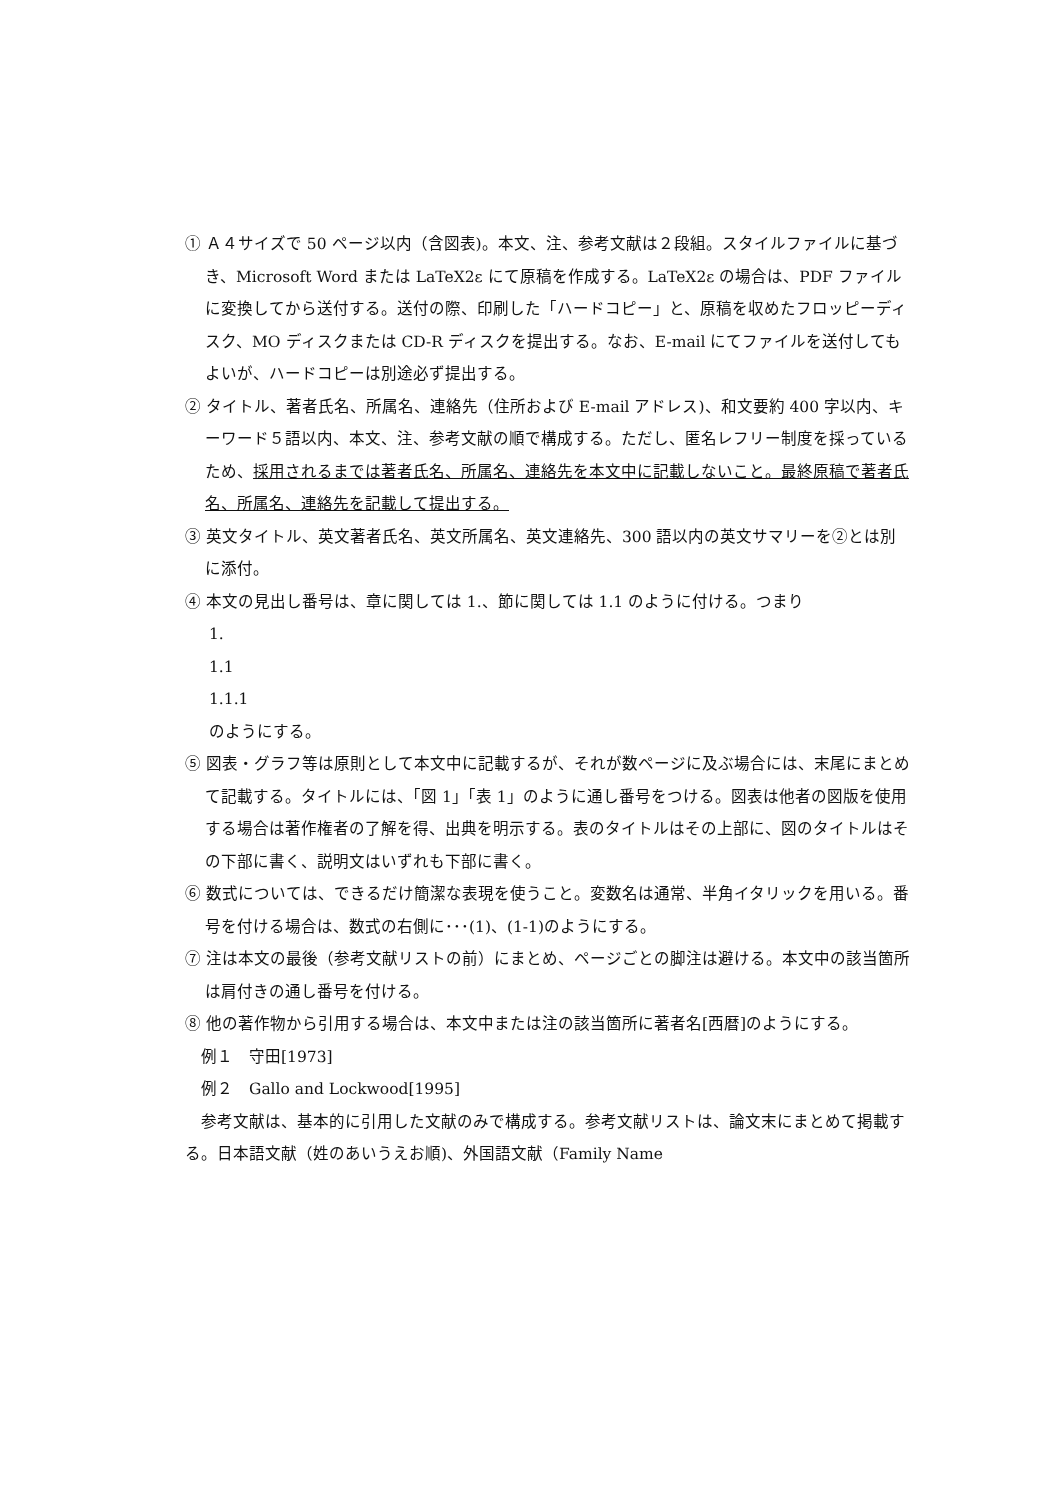① Ａ４サイズで 50 ページ以内（含図表)。本文、注、参考文献は２段組。スタイルファイルに基づき、Microsoft Word または LaTeX2ε にて原稿を作成する。LaTeX2ε の場合は、PDF ファイルに変換してから送付する。送付の際、印刷した「ハードコピー」と、原稿を収めたフロッピーディスク、MO ディスクまたは CD-R ディスクを提出する。なお、E-mail にてファイルを送付してもよいが、ハードコピーは別途必ず提出する。
② タイトル、著者氏名、所属名、連絡先（住所および E-mail アドレス)、和文要約 400 字以内、キーワード５語以内、本文、注、参考文献の順で構成する。ただし、匿名レフリー制度を採っているため、採用されるまでは著者氏名、所属名、連絡先を本文中に記載しないこと。最終原稿で著者氏名、所属名、連絡先を記載して提出する。
③ 英文タイトル、英文著者氏名、英文所属名、英文連絡先、300 語以内の英文サマリーを②とは別に添付。
④ 本文の見出し番号は、章に関しては 1.、節に関しては 1.1 のように付ける。つまり
1.
1.1
1.1.1
のようにする。
⑤ 図表・グラフ等は原則として本文中に記載するが、それが数ページに及ぶ場合には、末尾にまとめて記載する。タイトルには、「図 1」「表 1」のように通し番号をつける。図表は他者の図版を使用する場合は著作権者の了解を得、出典を明示する。表のタイトルはその上部に、図のタイトルはその下部に書く、説明文はいずれも下部に書く。
⑥ 数式については、できるだけ簡潔な表現を使うこと。変数名は通常、半角イタリックを用いる。番号を付ける場合は、数式の右側に･･･(1)、(1-1)のようにする。
⑦ 注は本文の最後（参考文献リストの前）にまとめ、ページごとの脚注は避ける。本文中の該当箇所は肩付きの通し番号を付ける。
⑧ 他の著作物から引用する場合は、本文中または注の該当箇所に著者名[西暦]のようにする。
例１　守田[1973]
例２　Gallo and Lockwood[1995]
参考文献は、基本的に引用した文献のみで構成する。参考文献リストは、論文末にまとめて掲載する。日本語文献（姓のあいうえお順)、外国語文献（Family Name